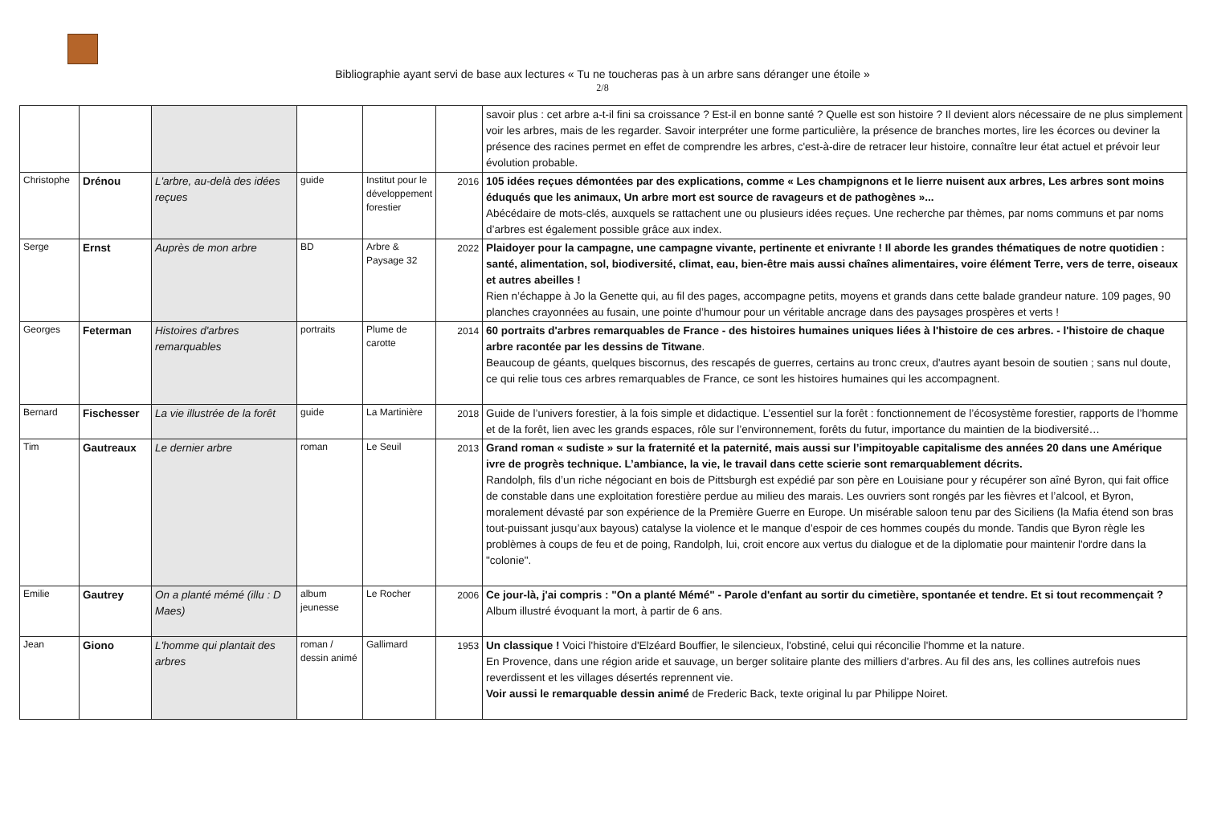Bibliographie ayant servi de base aux lectures « Tu ne toucheras pas à un arbre sans déranger une étoile »
2/8
| | | | | | | savoir plus : cet arbre a-t-il fini sa croissance ? Est-il en bonne santé ? Quelle est son histoire ? Il devient alors nécessaire de ne plus simplement voir les arbres, mais de les regarder. Savoir interpréter une forme particulière, la présence de branches mortes, lire les écorces ou deviner la présence des racines permet en effet de comprendre les arbres, c'est-à-dire de retracer leur histoire, connaître leur état actuel et prévoir leur évolution probable. |
| Christophe | Drénou | L'arbre, au-delà des idées reçues | guide | Institut pour le développement forestier | 2016 | 105 idées reçues démontées par des explications, comme « Les champignons et le lierre nuisent aux arbres, Les arbres sont moins éduqués que les animaux, Un arbre mort est source de ravageurs et de pathogènes »... Abécédaire de mots-clés, auxquels se rattachent une ou plusieurs idées reçues. Une recherche par thèmes, par noms communs et par noms d’arbres est également possible grâce aux index. |
| Serge | Ernst | Auprès de mon arbre | BD | Arbre & Paysage 32 | 2022 | Plaidoyer pour la campagne, une campagne vivante, pertinente et enivrante ! Il aborde les grandes thématiques de notre quotidien : santé, alimentation, sol, biodiversité, climat, eau, bien-être mais aussi chaînes alimentaires, voire élément Terre, vers de terre, oiseaux et autres abeilles ! Rien n’échappe à Jo la Genette qui, au fil des pages, accompagne petits, moyens et grands dans cette balade grandeur nature. 109 pages, 90 planches crayonnées au fusain, une pointe d’humour pour un véritable ancrage dans des paysages prospères et verts ! |
| Georges | Feterman | Histoires d'arbres remarquables | portraits | Plume de carotte | 2014 | 60 portraits d'arbres remarquables de France - des histoires humaines uniques liées à l'histoire de ces arbres. - l'histoire de chaque arbre racontée par les dessins de Titwane . Beaucoup de géants, quelques biscornus, des rescapés de guerres, certains au tronc creux, d'autres ayant besoin de soutien ; sans nul doute, ce qui relie tous ces arbres remarquables de France, ce sont les histoires humaines qui les accompagnent. |
| Bernard | Fischesser | La vie illustrée de la forêt | guide | La Martinière | 2018 | Guide de l’univers forestier, à la fois simple et didactique. L’essentiel sur la forêt : fonctionnement de l’écosystème forestier, rapports de l’homme et de la forêt, lien avec les grands espaces, rôle sur l’environnement, forêts du futur, importance du maintien de la biodiversité… |
| Tim | Gautreaux | Le dernier arbre | roman | Le Seuil | 2013 | Grand roman « sudiste » sur la fraternité et la paternité, mais aussi sur l’impitoyable capitalisme des années 20 dans une Amérique ivre de progrès technique. L’ambiance, la vie, le travail dans cette scierie sont remarquablement décrits. Randolph, fils d’un riche négociant en bois de Pittsburgh est expédié par son père en Louisiane pour y récupérer son aîné Byron, qui fait office de constable dans une exploitation forestière perdue au milieu des marais. Les ouvriers sont rongés par les fièvres et l’alcool, et Byron, moralement dévasté par son expérience de la Première Guerre en Europe. Un misérable saloon tenu par des Siciliens (la Mafia étend son bras tout-puissant jusqu’aux bayous) catalyse la violence et le manque d’espoir de ces hommes coupés du monde. Tandis que Byron règle les problèmes à coups de feu et de poing, Randolph, lui, croit encore aux vertus du dialogue et de la diplomatie pour maintenir l'ordre dans la "colonie". |
| Emilie | Gautrey | On a planté mémé (illu : D Maes) | album jeunesse | Le Rocher | 2006 | Ce jour-là, j'ai compris : "On a planté Mémé" - Parole d'enfant au sortir du cimetière, spontanée et tendre. Et si tout recommençait ? Album illustré évoquant la mort, à partir de 6 ans. |
| Jean | Giono | L'homme qui plantait des arbres | roman / dessin animé | Gallimard | 1953 | Un classique ! Voici l'histoire d'Elzéard Bouffier, le silencieux, l'obstiné, celui qui réconcilie l'homme et la nature. En Provence, dans une région aride et sauvage, un berger solitaire plante des milliers d'arbres. Au fil des ans, les collines autrefois nues reverdissent et les villages désertés reprennent vie. Voir aussi le remarquable dessin animé de Frederic Back, texte original lu par Philippe Noiret. |